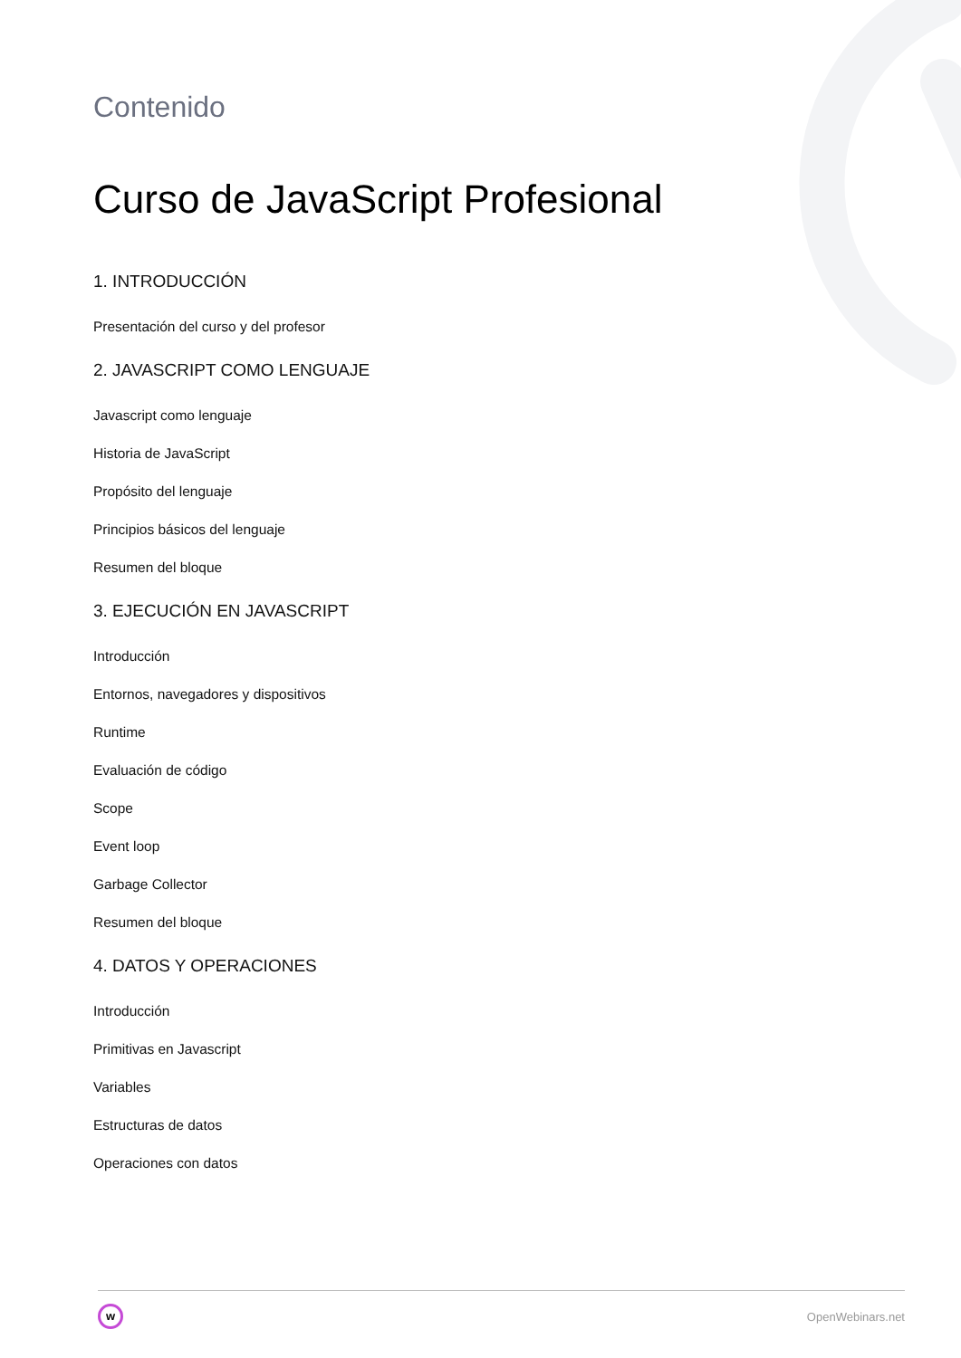Contenido
Curso de JavaScript Profesional
1. INTRODUCCIÓN
Presentación del curso y del profesor
2. JAVASCRIPT COMO LENGUAJE
Javascript como lenguaje
Historia de JavaScript
Propósito del lenguaje
Principios básicos del lenguaje
Resumen del bloque
3. EJECUCIÓN EN JAVASCRIPT
Introducción
Entornos, navegadores y dispositivos
Runtime
Evaluación de código
Scope
Event loop
Garbage Collector
Resumen del bloque
4. DATOS Y OPERACIONES
Introducción
Primitivas en Javascript
Variables
Estructuras de datos
Operaciones con datos
w
OpenWebinars.net